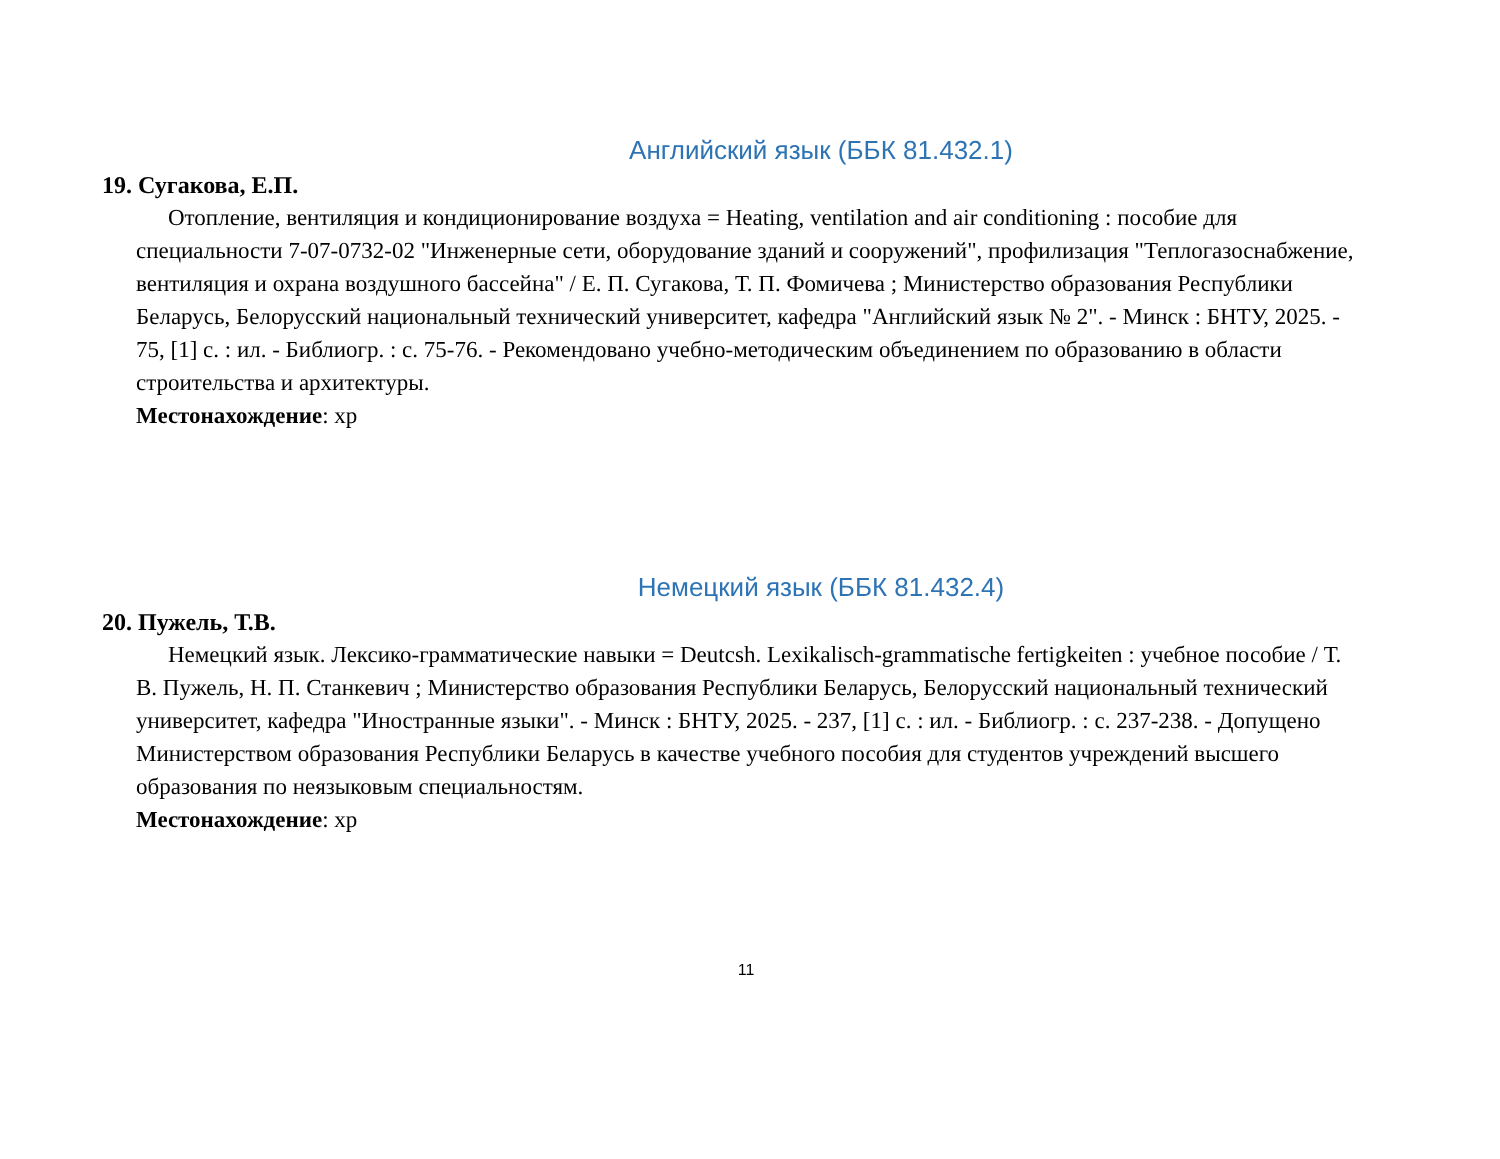Английский язык (ББК 81.432.1)
19. Сугакова, Е.П.
Отопление, вентиляция и кондиционирование воздуха = Heating, ventilation and air conditioning : пособие для специальности 7-07-0732-02 "Инженерные сети, оборудование зданий и сооружений", профилизация "Теплогазоснабжение, вентиляция и охрана воздушного бассейна" / Е. П. Сугакова, Т. П. Фомичева ; Министерство образования Республики Беларусь, Белорусский национальный технический университет, кафедра "Английский язык № 2". - Минск : БНТУ, 2025. - 75, [1] с. : ил. - Библиогр. : с. 75-76. - Рекомендовано учебно-методическим объединением по образованию в области строительства и архитектуры.
Местонахождение: хр
Немецкий язык (ББК 81.432.4)
20. Пужель, Т.В.
Немецкий язык. Лексико-грамматические навыки = Deutcsh. Lexikalisch-grammatische fertigkeiten : учебное пособие / Т. В. Пужель, Н. П. Станкевич ; Министерство образования Республики Беларусь, Белорусский национальный технический университет, кафедра "Иностранные языки". - Минск : БНТУ, 2025. - 237, [1] с. : ил. - Библиогр. : с. 237-238. - Допущено Министерством образования Республики Беларусь в качестве учебного пособия для студентов учреждений высшего образования по неязыковым специальностям.
Местонахождение: хр
11